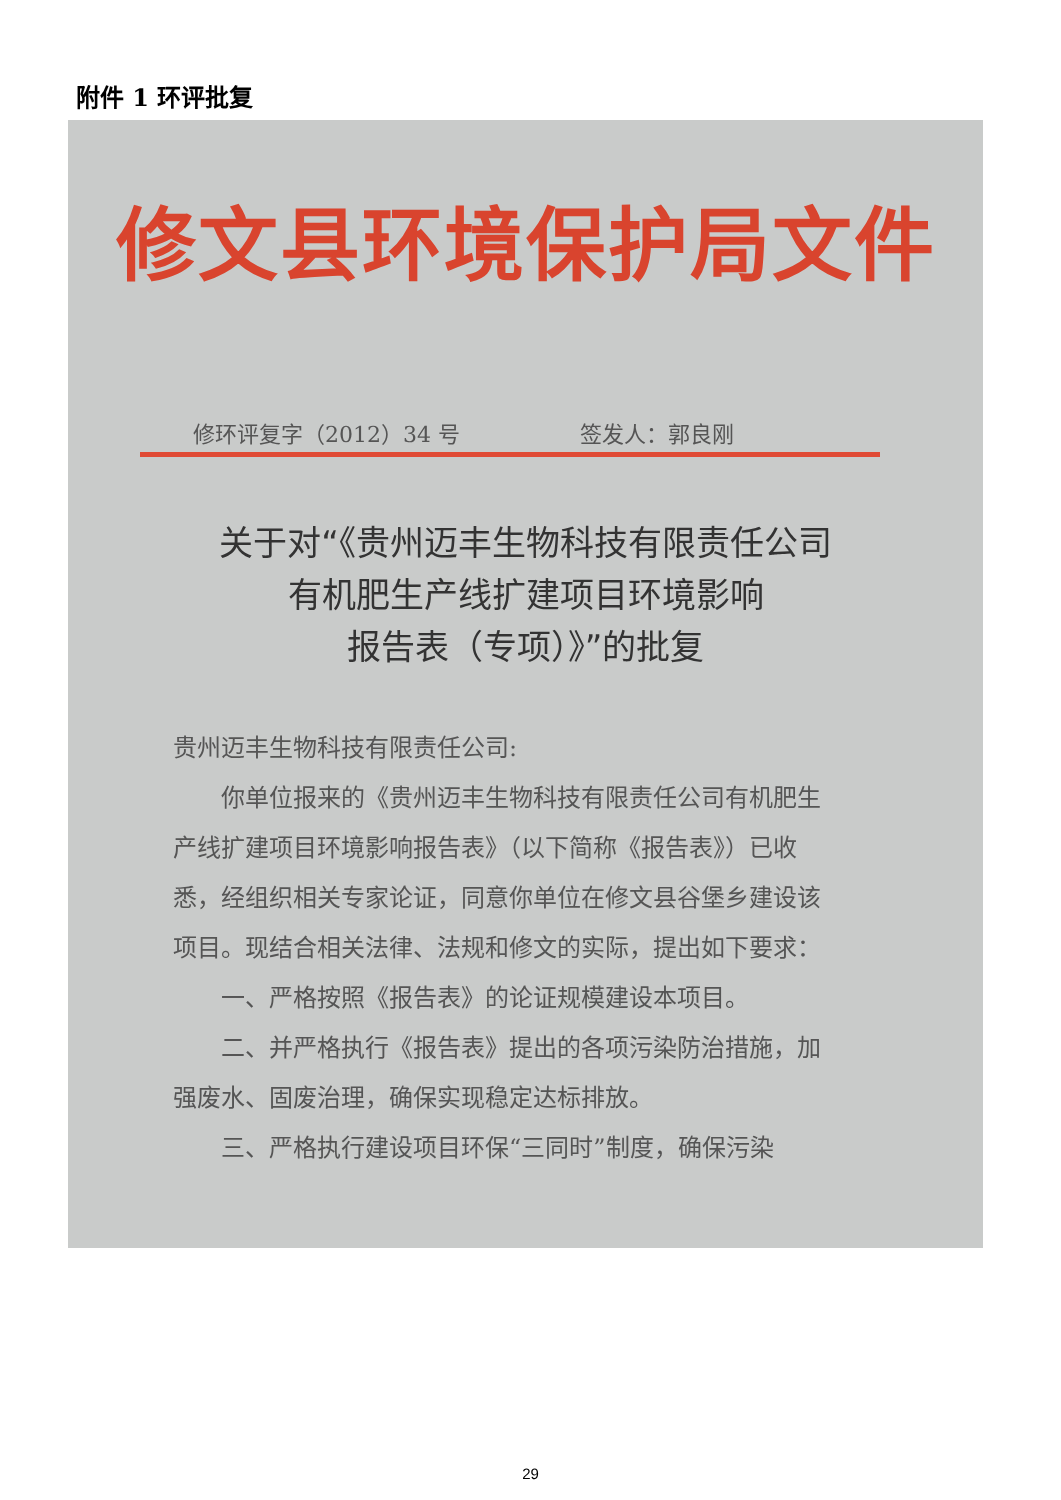附件 1 环评批复
修文县环境保护局文件
修环评复字（2012）34 号 签发人：郭良刚
关于对“《贵州迈丰生物科技有限责任公司
有机肥生产线扩建项目环境影响
报告表（专项）》”的批复
贵州迈丰生物科技有限责任公司:
你单位报来的《贵州迈丰生物科技有限责任公司有机肥生产线扩建项目环境影响报告表》（以下简称《报告表》）已收悉，经组织相关专家论证，同意你单位在修文县谷堡乡建设该项目。现结合相关法律、法规和修文的实际，提出如下要求：
一、严格按照《报告表》的论证规模建设本项目。
二、并严格执行《报告表》提出的各项污染防治措施，加强废水、固废治理，确保实现稳定达标排放。
三、严格执行建设项目环保“三同时”制度，确保污染
29